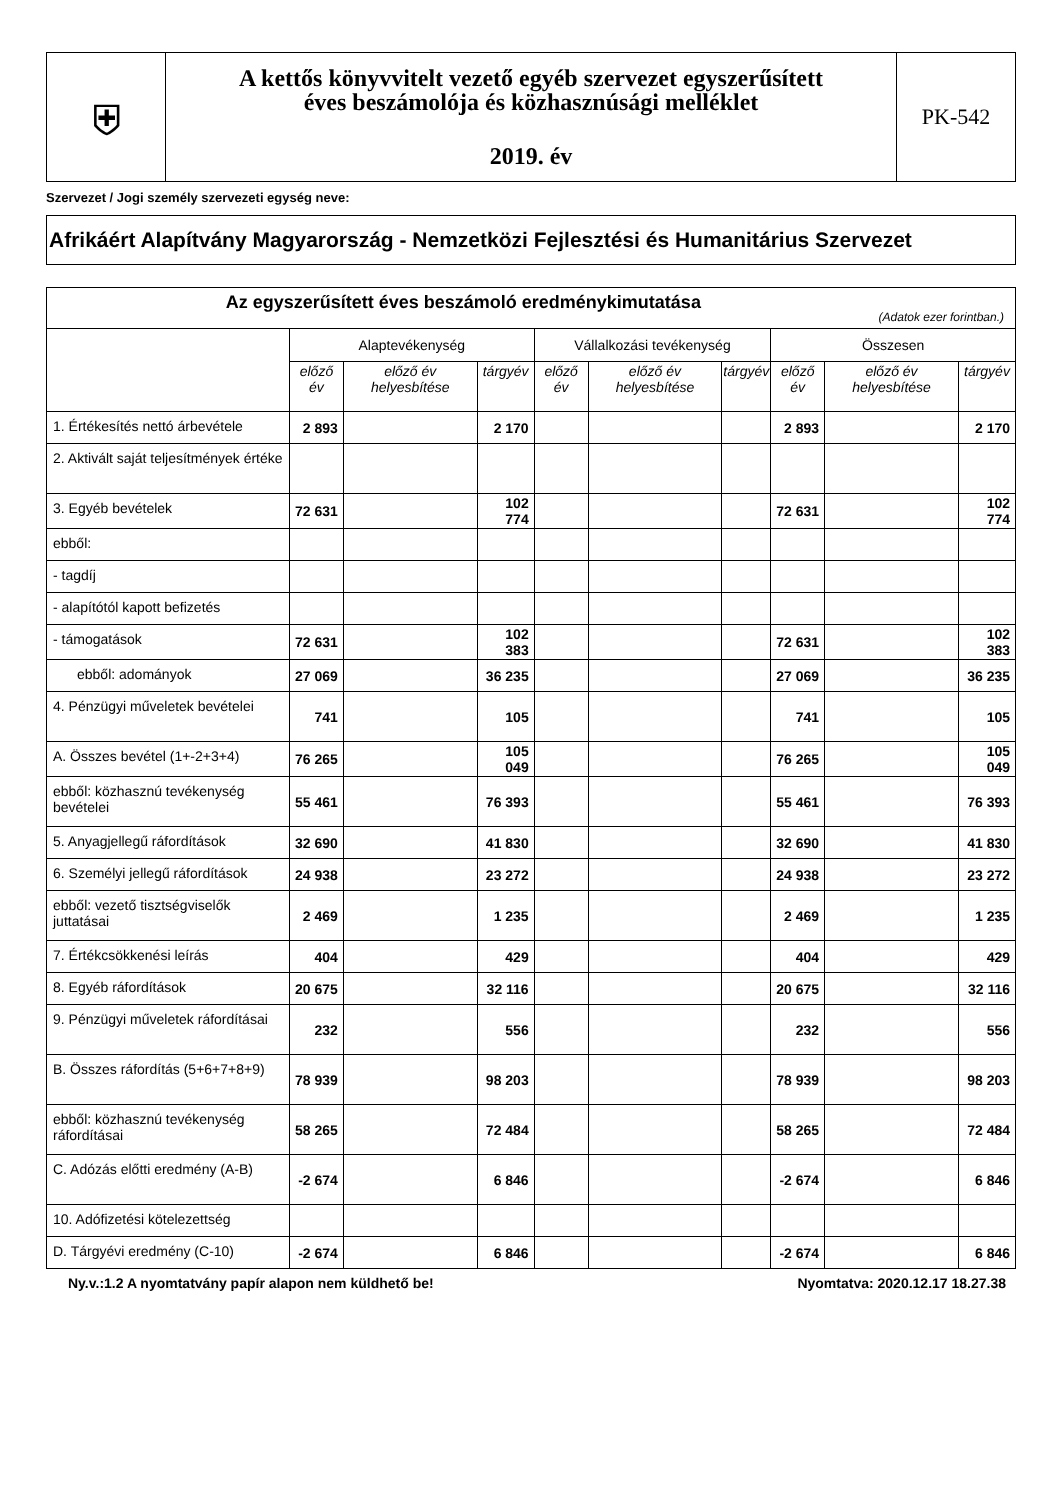| ⛨ | A kettős könyvvitelt vezető egyéb szervezet egyszerűsített éves beszámolója és közhasznúsági melléklet 2019. év | PK-542 |
Szervezet / Jogi személy szervezeti egység neve:
Afrikáért Alapítvány Magyarország - Nemzetközi Fejlesztési és Humanitárius Szervezet
| Az egyszerűsített éves beszámoló eredménykimutatása (Adatok ezer forintban.) | | | | | | | | | |
| --- | --- | --- | --- | --- | --- | --- | --- | --- | --- |
| | Alaptevékenység | | | Vállalkozási tevékenység | | | Összesen | | |
| | előző év | előző év helyesbítése | tárgyév | előző év | előző év helyesbítése | tárgyév | előző év | előző év helyesbítése | tárgyév |
| 1. Értékesítés nettó árbevétele | 2 893 | | 2 170 | | | | 2 893 | | 2 170 |
| 2. Aktivált saját teljesítmények értéke | | | | | | | | | |
| 3. Egyéb bevételek | 72 631 | | 102 774 | | | | 72 631 | | 102 774 |
| ebből: | | | | | | | | | |
| - tagdíj | | | | | | | | | |
| - alapítótól kapott befizetés | | | | | | | | | |
| - támogatások | 72 631 | | 102 383 | | | | 72 631 | | 102 383 |
| ebből: adományok | 27 069 | | 36 235 | | | | 27 069 | | 36 235 |
| 4. Pénzügyi műveletek bevételei | 741 | | 105 | | | | 741 | | 105 |
| A. Összes bevétel (1+-2+3+4) | 76 265 | | 105 049 | | | | 76 265 | | 105 049 |
| ebből: közhasznú tevékenység bevételei | 55 461 | | 76 393 | | | | 55 461 | | 76 393 |
| 5. Anyagjellegű ráfordítások | 32 690 | | 41 830 | | | | 32 690 | | 41 830 |
| 6. Személyi jellegű ráfordítások | 24 938 | | 23 272 | | | | 24 938 | | 23 272 |
| ebből: vezető tisztségviselők juttatásai | 2 469 | | 1 235 | | | | 2 469 | | 1 235 |
| 7. Értékcsökkenési leírás | 404 | | 429 | | | | 404 | | 429 |
| 8. Egyéb ráfordítások | 20 675 | | 32 116 | | | | 20 675 | | 32 116 |
| 9. Pénzügyi műveletek ráfordításai | 232 | | 556 | | | | 232 | | 556 |
| B. Összes ráfordítás (5+6+7+8+9) | 78 939 | | 98 203 | | | | 78 939 | | 98 203 |
| ebből: közhasznú tevékenység ráfordításai | 58 265 | | 72 484 | | | | 58 265 | | 72 484 |
| C. Adózás előtti eredmény (A-B) | -2 674 | | 6 846 | | | | -2 674 | | 6 846 |
| 10. Adófizetési kötelezettség | | | | | | | | | |
| D. Tárgyévi eredmény (C-10) | -2 674 | | 6 846 | | | | -2 674 | | 6 846 |
Ny.v.:1.2 A nyomtatvány papír alapon nem küldhető be! Nyomtatva: 2020.12.17 18.27.38